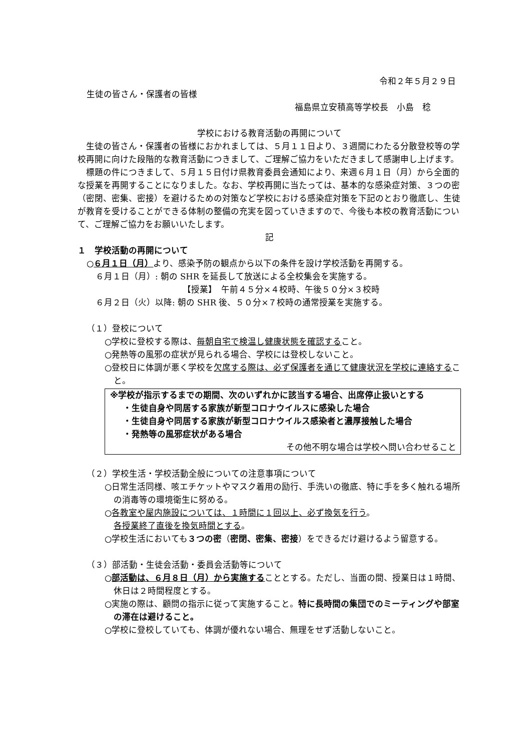令和２年５月２９日
生徒の皆さん・保護者の皆様
福島県立安積高等学校長　小島　稔
学校における教育活動の再開について
　生徒の皆さん・保護者の皆様におかれましては、５月１１日より、３週間にわたる分散登校等の学校再開に向けた段階的な教育活動につきまして、ご理解ご協力をいただきまして感謝申し上げます。
　標題の件につきまして、５月１５日付け県教育委員会通知により、来週６月１日（月）から全面的な授業を再開することになりました。なお、学校再開に当たっては、基本的な感染症対策、３つの密（密閉、密集、密接）を避けるための対策など学校における感染症対策を下記のとおり徹底し、生徒が教育を受けることができる体制の整備の充実を図っていきますので、今後も本校の教育活動について、ご理解ご協力をお願いいたします。
記
１　学校活動の再開について
○６月１日（月）より、感染予防の観点から以下の条件を設け学校活動を再開する。
６月１日（月）: 朝の SHR を延長して放送による全校集会を実施する。
【授業】　午前４５分×４校時、午後５０分×３校時
６月２日（火）以降: 朝の SHR 後、５０分×７校時の通常授業を実施する。
（１）登校について
○学校に登校する際は、毎朝自宅で検温し健康状態を確認すること。
○発熱等の風邪の症状が見られる場合、学校には登校しないこと。
○登校日に体調が悪く学校を欠席する際は、必ず保護者を通じて健康状況を学校に連絡すること。
※学校が指示するまでの期間、次のいずれかに該当する場合、出席停止扱いとする
・生徒自身や同居する家族が新型コロナウイルスに感染した場合
・生徒自身や同居する家族が新型コロナウイルス感染者と濃厚接触した場合
・発熱等の風邪症状がある場合
その他不明な場合は学校へ問い合わせること
（２）学校生活・学校活動全般についての注意事項について
○日常生活同様、咳エチケットやマスク着用の励行、手洗いの徹底、特に手を多く触れる場所の消毒等の環境衛生に努める。
○各教室や屋内施設については、１時間に１回以上、必ず換気を行う。
各授業終了直後を換気時間とする。
○学校生活においても３つの密（密閉、密集、密接）をできるだけ避けるよう留意する。
（３）部活動・生徒会活動・委員会活動等について
○部活動は、６月８日（月）から実施することとする。ただし、当面の間、授業日は１時間、休日は２時間程度とする。
○実施の際は、顧問の指示に従って実施すること。特に長時間の集団でのミーティングや部室の滞在は避けること。
○学校に登校していても、体調が優れない場合、無理をせず活動しないこと。